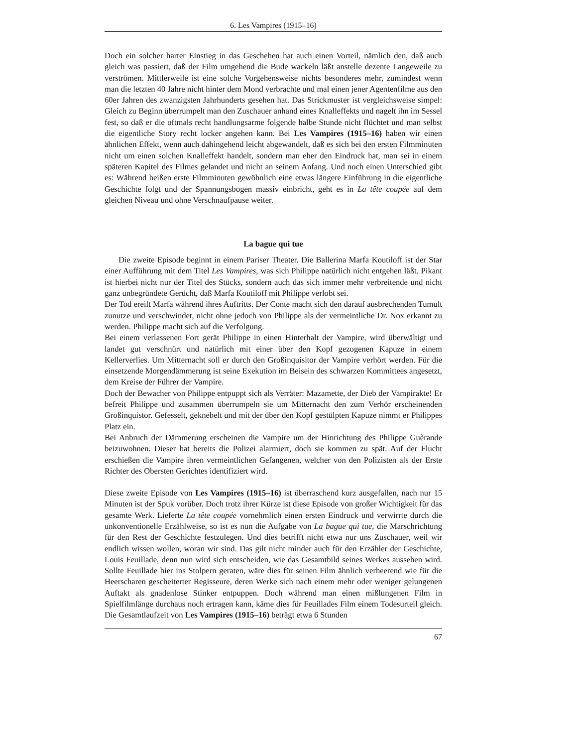6. Les Vampires (1915–16)
Doch ein solcher harter Einstieg in das Geschehen hat auch einen Vorteil, nämlich den, daß auch gleich was passiert, daß der Film umgehend die Bude wackeln läßt anstelle dezente Langeweile zu verströmen. Mittlerweile ist eine solche Vorgehensweise nichts besonderes mehr, zumindest wenn man die letzten 40 Jahre nicht hinter dem Mond verbrachte und mal einen jener Agentenfilme aus den 60er Jahren des zwanzigsten Jahrhunderts gesehen hat. Das Strickmuster ist vergleichsweise simpel: Gleich zu Beginn überrumpelt man den Zuschauer anhand eines Knalleffekts und nagelt ihn im Sessel fest, so daß er die oftmals recht handlungsarme folgende halbe Stunde nicht flüchtet und man selbst die eigentliche Story recht locker angehen kann. Bei Les Vampires (1915–16) haben wir einen ähnlichen Effekt, wenn auch dahingehend leicht abgewandelt, daß es sich bei den ersten Filmminuten nicht um einen solchen Knalleffekt handelt, sondern man eher den Eindruck hat, man sei in einem späteren Kapitel des Filmes gelandet und nicht an seinem Anfang. Und noch einen Unterschied gibt es: Während heißen erste Filmminuten gewöhnlich eine etwas längere Einführung in die eigentliche Geschichte folgt und der Spannungsbogen massiv einbricht, geht es in La tête coupée auf dem gleichen Niveau und ohne Verschnaufpause weiter.
La bague qui tue
Die zweite Episode beginnt in einem Pariser Theater. Die Ballerina Marfa Koutiloff ist der Star einer Aufführung mit dem Titel Les Vampires, was sich Philippe natürlich nicht entgehen läßt. Pikant ist hierbei nicht nur der Titel des Stücks, sondern auch das sich immer mehr verbreitende und nicht ganz unbegründete Gerücht, daß Marfa Koutiloff mit Philippe verlobt sei.
Der Tod ereilt Marfa während ihres Auftritts. Der Conte macht sich den darauf ausbrechenden Tumult zunutze und verschwindet, nicht ohne jedoch von Philippe als der vermeintliche Dr. Nox erkannt zu werden. Philippe macht sich auf die Verfolgung.
Bei einem verlassenen Fort gerät Philippe in einen Hinterhalt der Vampire, wird überwältigt und landet gut verschnürt und natürlich mit einer über den Kopf gezogenen Kapuze in einem Kellerverlies. Um Mitternacht soll er durch den Großinquisitor der Vampire verhört werden. Für die einsetzende Morgendämmerung ist seine Exekution im Beisein des schwarzen Kommittees angesetzt, dem Kreise der Führer der Vampire.
Doch der Bewacher von Philippe entpuppt sich als Verräter: Mazamette, der Dieb der Vampirakte! Er befreit Philippe und zusammen überrumpeln sie um Mitternacht den zum Verhör erscheinenden Großinquistor. Gefesselt, geknebelt und mit der über den Kopf gestülpten Kapuze nimmt er Philippes Platz ein.
Bei Anbruch der Dämmerung erscheinen die Vampire um der Hinrichtung des Philippe Guèrande beizuwohnen. Dieser hat bereits die Polizei alarmiert, doch sie kommen zu spät. Auf der Flucht erschießen die Vampire ihren vermeintlichen Gefangenen, welcher von den Polizisten als der Erste Richter des Obersten Gerichtes identifiziert wird.
Diese zweite Episode von Les Vampires (1915–16) ist überraschend kurz ausgefallen, nach nur 15 Minuten ist der Spuk vorüber. Doch trotz ihrer Kürze ist diese Episode von großer Wichtigkeit für das gesamte Werk. Lieferte La tête coupée vornehmlich einen ersten Eindruck und verwirrte durch die unkonventionelle Erzählweise, so ist es nun die Aufgabe von La bague qui tue, die Marschrichtung für den Rest der Geschichte festzulegen. Und dies betrifft nicht etwa nur uns Zuschauer, weil wir endlich wissen wollen, woran wir sind. Das gilt nicht minder auch für den Erzähler der Geschichte, Louis Feuillade, denn nun wird sich entscheiden, wie das Gesamtbild seines Werkes aussehen wird. Sollte Feuillade hier ins Stolpern geraten, wäre dies für seinen Film ähnlich verheerend wie für die Heerscharen gescheiterter Regisseure, deren Werke sich nach einem mehr oder weniger gelungenen Auftakt als gnadenlose Stinker entpuppen. Doch während man einen mißlungenen Film in Spielfilmlänge durchaus noch ertragen kann, käme dies für Feuillades Film einem Todesurteil gleich. Die Gesamtlaufzeit von Les Vampires (1915–16) beträgt etwa 6 Stunden
67